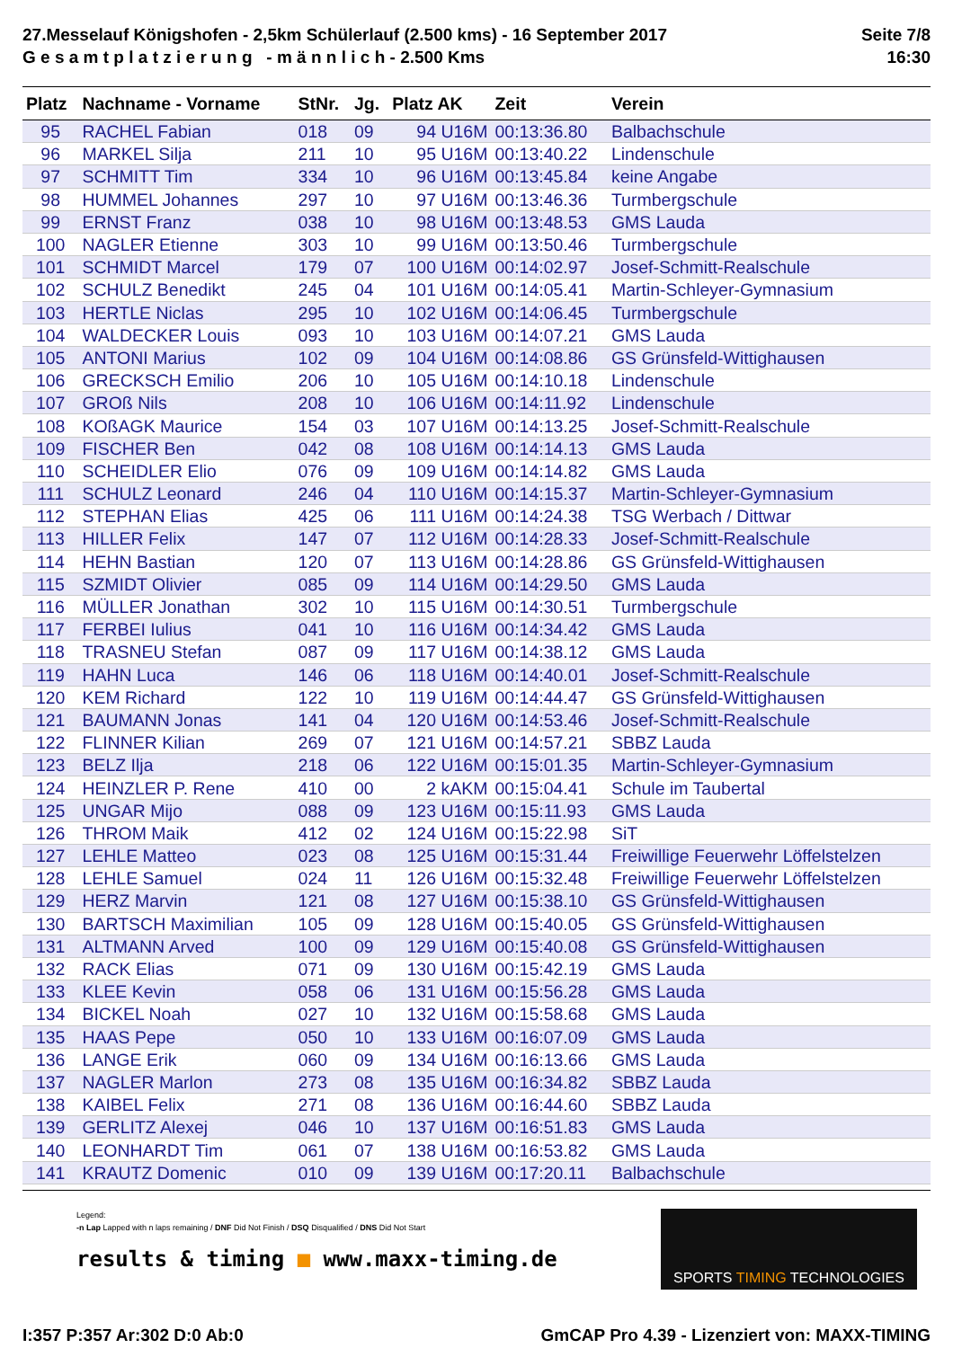27.Messelauf Königshofen - 2,5km Schülerlauf (2.500 kms) - 16 September 2017
G e s a m t p l a t z i e r u n g - m ä n n l i c h - 2.500 Kms
Seite 7/8
16:30
| Platz | Nachname - Vorname | StNr. | Jg. | Platz AK | Zeit | Verein |
| --- | --- | --- | --- | --- | --- | --- |
| 95 | RACHEL Fabian | 018 | 09 | 94 U16M | 00:13:36.80 | Balbachschule |
| 96 | MARKEL Silja | 211 | 10 | 95 U16M | 00:13:40.22 | Lindenschule |
| 97 | SCHMITT Tim | 334 | 10 | 96 U16M | 00:13:45.84 | keine Angabe |
| 98 | HUMMEL Johannes | 297 | 10 | 97 U16M | 00:13:46.36 | Turmbergschule |
| 99 | ERNST Franz | 038 | 10 | 98 U16M | 00:13:48.53 | GMS Lauda |
| 100 | NAGLER Etienne | 303 | 10 | 99 U16M | 00:13:50.46 | Turmbergschule |
| 101 | SCHMIDT Marcel | 179 | 07 | 100 U16M | 00:14:02.97 | Josef-Schmitt-Realschule |
| 102 | SCHULZ Benedikt | 245 | 04 | 101 U16M | 00:14:05.41 | Martin-Schleyer-Gymnasium |
| 103 | HERTLE Niclas | 295 | 10 | 102 U16M | 00:14:06.45 | Turmbergschule |
| 104 | WALDECKER Louis | 093 | 10 | 103 U16M | 00:14:07.21 | GMS Lauda |
| 105 | ANTONI Marius | 102 | 09 | 104 U16M | 00:14:08.86 | GS Grünsfeld-Wittighausen |
| 106 | GRECKSCH Emilio | 206 | 10 | 105 U16M | 00:14:10.18 | Lindenschule |
| 107 | GROß Nils | 208 | 10 | 106 U16M | 00:14:11.92 | Lindenschule |
| 108 | KOßAGK Maurice | 154 | 03 | 107 U16M | 00:14:13.25 | Josef-Schmitt-Realschule |
| 109 | FISCHER Ben | 042 | 08 | 108 U16M | 00:14:14.13 | GMS Lauda |
| 110 | SCHEIDLER Elio | 076 | 09 | 109 U16M | 00:14:14.82 | GMS Lauda |
| 111 | SCHULZ Leonard | 246 | 04 | 110 U16M | 00:14:15.37 | Martin-Schleyer-Gymnasium |
| 112 | STEPHAN Elias | 425 | 06 | 111 U16M | 00:14:24.38 | TSG Werbach / Dittwar |
| 113 | HILLER Felix | 147 | 07 | 112 U16M | 00:14:28.33 | Josef-Schmitt-Realschule |
| 114 | HEHN Bastian | 120 | 07 | 113 U16M | 00:14:28.86 | GS Grünsfeld-Wittighausen |
| 115 | SZMIDT Olivier | 085 | 09 | 114 U16M | 00:14:29.50 | GMS Lauda |
| 116 | MÜLLER Jonathan | 302 | 10 | 115 U16M | 00:14:30.51 | Turmbergschule |
| 117 | FERBEI Iulius | 041 | 10 | 116 U16M | 00:14:34.42 | GMS Lauda |
| 118 | TRASNEU Stefan | 087 | 09 | 117 U16M | 00:14:38.12 | GMS Lauda |
| 119 | HAHN Luca | 146 | 06 | 118 U16M | 00:14:40.01 | Josef-Schmitt-Realschule |
| 120 | KEM Richard | 122 | 10 | 119 U16M | 00:14:44.47 | GS Grünsfeld-Wittighausen |
| 121 | BAUMANN Jonas | 141 | 04 | 120 U16M | 00:14:53.46 | Josef-Schmitt-Realschule |
| 122 | FLINNER Kilian | 269 | 07 | 121 U16M | 00:14:57.21 | SBBZ Lauda |
| 123 | BELZ Ilja | 218 | 06 | 122 U16M | 00:15:01.35 | Martin-Schleyer-Gymnasium |
| 124 | HEINZLER P. Rene | 410 | 00 | 2 kAKM | 00:15:04.41 | Schule im Taubertal |
| 125 | UNGAR Mijo | 088 | 09 | 123 U16M | 00:15:11.93 | GMS Lauda |
| 126 | THROM Maik | 412 | 02 | 124 U16M | 00:15:22.98 | SiT |
| 127 | LEHLE Matteo | 023 | 08 | 125 U16M | 00:15:31.44 | Freiwillige Feuerwehr Löffelstelzen |
| 128 | LEHLE Samuel | 024 | 11 | 126 U16M | 00:15:32.48 | Freiwillige Feuerwehr Löffelstelzen |
| 129 | HERZ Marvin | 121 | 08 | 127 U16M | 00:15:38.10 | GS Grünsfeld-Wittighausen |
| 130 | BARTSCH Maximilian | 105 | 09 | 128 U16M | 00:15:40.05 | GS Grünsfeld-Wittighausen |
| 131 | ALTMANN Arved | 100 | 09 | 129 U16M | 00:15:40.08 | GS Grünsfeld-Wittighausen |
| 132 | RACK Elias | 071 | 09 | 130 U16M | 00:15:42.19 | GMS Lauda |
| 133 | KLEE Kevin | 058 | 06 | 131 U16M | 00:15:56.28 | GMS Lauda |
| 134 | BICKEL Noah | 027 | 10 | 132 U16M | 00:15:58.68 | GMS Lauda |
| 135 | HAAS Pepe | 050 | 10 | 133 U16M | 00:16:07.09 | GMS Lauda |
| 136 | LANGE Erik | 060 | 09 | 134 U16M | 00:16:13.66 | GMS Lauda |
| 137 | NAGLER Marlon | 273 | 08 | 135 U16M | 00:16:34.82 | SBBZ Lauda |
| 138 | KAIBEL Felix | 271 | 08 | 136 U16M | 00:16:44.60 | SBBZ Lauda |
| 139 | GERLITZ Alexej | 046 | 10 | 137 U16M | 00:16:51.83 | GMS Lauda |
| 140 | LEONHARDT Tim | 061 | 07 | 138 U16M | 00:16:53.82 | GMS Lauda |
| 141 | KRAUTZ Domenic | 010 | 09 | 139 U16M | 00:17:20.11 | Balbachschule |
Legend:
-n Lap Lapped with n laps remaining / DNF Did Not Finish / DSQ Disqualified / DNS Did Not Start
results & timing ■ www.maxx-timing.de
SPORTS TIMING TECHNOLOGIES
I:357 P:357 Ar:302 D:0 Ab:0 GmCAP Pro 4.39 - Lizenziert von: MAXX-TIMING